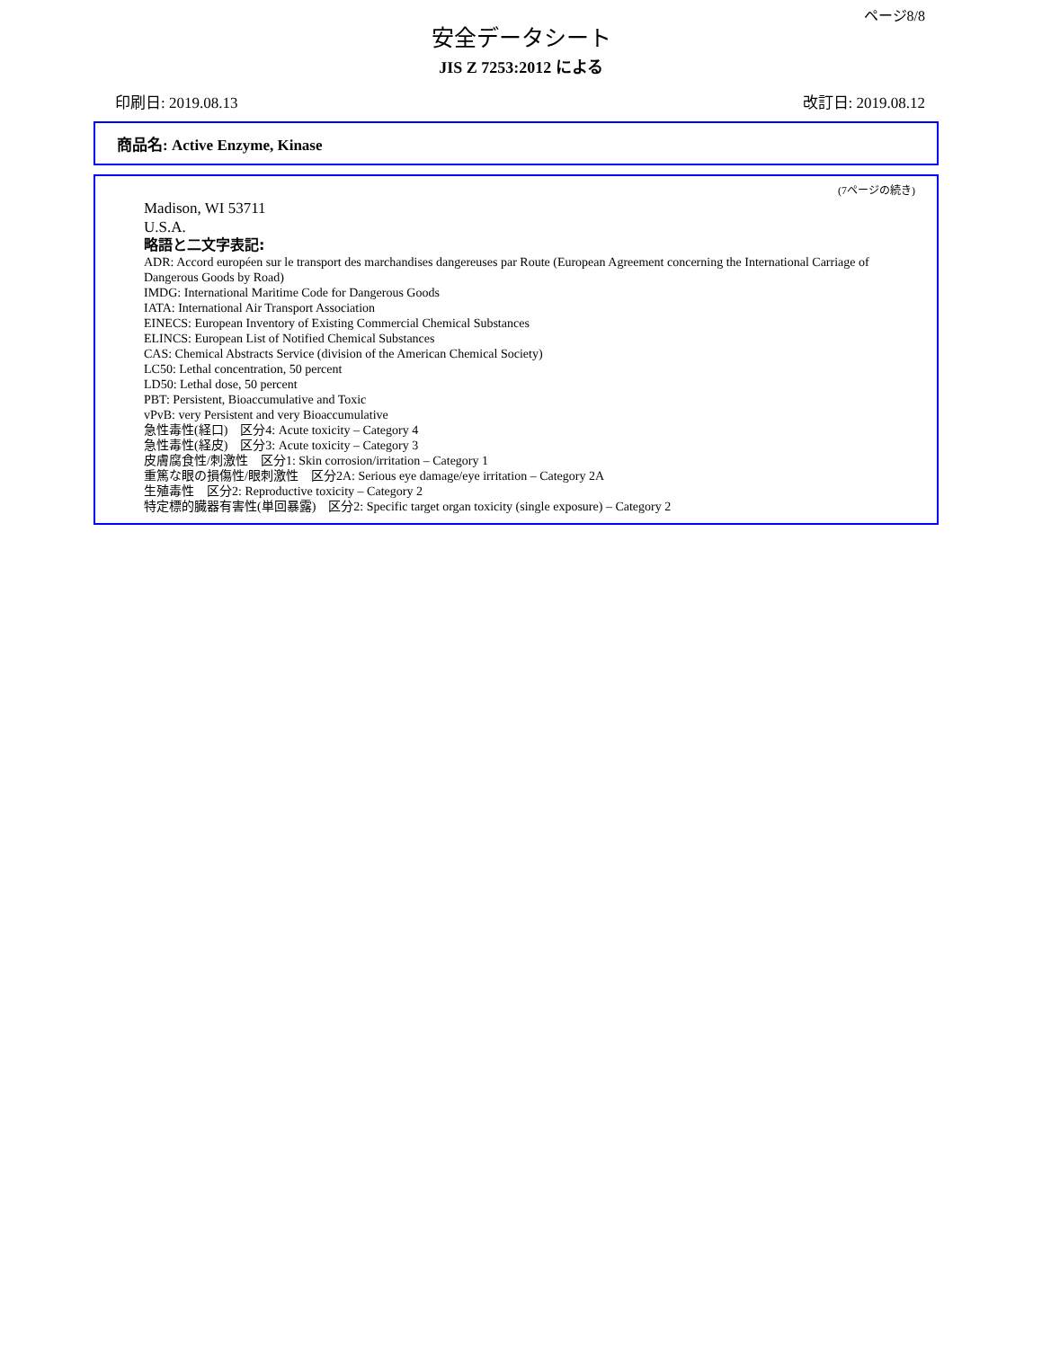ページ8/8
安全データシート
JIS Z 7253:2012 による
印刷日: 2019.08.13 改訂日: 2019.08.12
商品名: Active Enzyme, Kinase
(7ページの続き)
Madison, WI 53711
U.S.A.
略語と二文字表記:
ADR: Accord européen sur le transport des marchandises dangereuses par Route (European Agreement concerning the International Carriage of Dangerous Goods by Road)
IMDG: International Maritime Code for Dangerous Goods
IATA: International Air Transport Association
EINECS: European Inventory of Existing Commercial Chemical Substances
ELINCS: European List of Notified Chemical Substances
CAS: Chemical Abstracts Service (division of the American Chemical Society)
LC50: Lethal concentration, 50 percent
LD50: Lethal dose, 50 percent
PBT: Persistent, Bioaccumulative and Toxic
vPvB: very Persistent and very Bioaccumulative
急性毒性(経口)　区分4: Acute toxicity – Category 4
急性毒性(経皮)　区分3: Acute toxicity – Category 3
皮膚腐食性/刺激性　区分1: Skin corrosion/irritation – Category 1
重篤な眼の損傷性/眼刺激性　区分2A: Serious eye damage/eye irritation – Category 2A
生殖毒性　区分2: Reproductive toxicity – Category 2
特定標的臓器有害性(単回暴露)　区分2: Specific target organ toxicity (single exposure) – Category 2